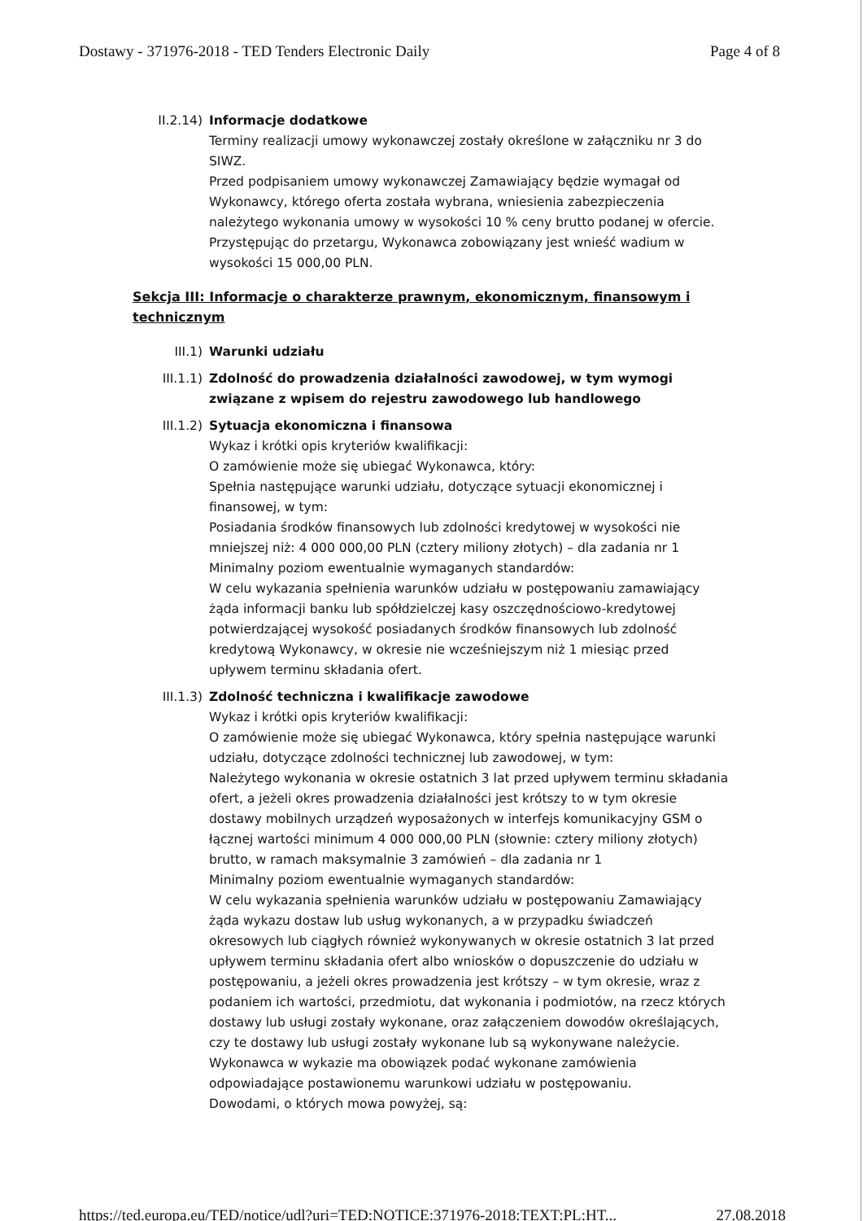Dostawy - 371976-2018 - TED Tenders Electronic Daily Page 4 of 8
II.2.14) Informacje dodatkowe
Terminy realizacji umowy wykonawczej zostały określone w załączniku nr 3 do SIWZ.
Przed podpisaniem umowy wykonawczej Zamawiający będzie wymagał od Wykonawcy, którego oferta została wybrana, wniesienia zabezpieczenia należytego wykonania umowy w wysokości 10 % ceny brutto podanej w ofercie. Przystępując do przetargu, Wykonawca zobowiązany jest wnieść wadium w wysokości 15 000,00 PLN.
Sekcja III: Informacje o charakterze prawnym, ekonomicznym, finansowym i technicznym
III.1) Warunki udziału
III.1.1) Zdolność do prowadzenia działalności zawodowej, w tym wymogi związane z wpisem do rejestru zawodowego lub handlowego
III.1.2) Sytuacja ekonomiczna i finansowa
Wykaz i krótki opis kryteriów kwalifikacji:
O zamówienie może się ubiegać Wykonawca, który:
Spełnia następujące warunki udziału, dotyczące sytuacji ekonomicznej i finansowej, w tym:
Posiadania środków finansowych lub zdolności kredytowej w wysokości nie mniejszej niż: 4 000 000,00 PLN (cztery miliony złotych) – dla zadania nr 1
Minimalny poziom ewentualnie wymaganych standardów:
W celu wykazania spełnienia warunków udziału w postępowaniu zamawiający żąda informacji banku lub spółdzielczej kasy oszczędnościowo-kredytowej potwierdzającej wysokość posiadanych środków finansowych lub zdolność kredytową Wykonawcy, w okresie nie wcześniejszym niż 1 miesiąc przed upływem terminu składania ofert.
III.1.3) Zdolność techniczna i kwalifikacje zawodowe
Wykaz i krótki opis kryteriów kwalifikacji:
O zamówienie może się ubiegać Wykonawca, który spełnia następujące warunki udziału, dotyczące zdolności technicznej lub zawodowej, w tym:
Należytego wykonania w okresie ostatnich 3 lat przed upływem terminu składania ofert, a jeżeli okres prowadzenia działalności jest krótszy to w tym okresie dostawy mobilnych urządzeń wyposażonych w interfejs komunikacyjny GSM o łącznej wartości minimum 4 000 000,00 PLN (słownie: cztery miliony złotych) brutto, w ramach maksymalnie 3 zamówień – dla zadania nr 1
Minimalny poziom ewentualnie wymaganych standardów:
W celu wykazania spełnienia warunków udziału w postępowaniu Zamawiający żąda wykazu dostaw lub usług wykonanych, a w przypadku świadczeń okresowych lub ciągłych również wykonywanych w okresie ostatnich 3 lat przed upływem terminu składania ofert albo wniosków o dopuszczenie do udziału w postępowaniu, a jeżeli okres prowadzenia jest krótszy – w tym okresie, wraz z podaniem ich wartości, przedmiotu, dat wykonania i podmiotów, na rzecz których dostawy lub usługi zostały wykonane, oraz załączeniem dowodów określających, czy te dostawy lub usługi zostały wykonane lub są wykonywane należycie.
Wykonawca w wykazie ma obowiązek podać wykonane zamówienia odpowiadające postawionemu warunkowi udziału w postępowaniu.
Dowodami, o których mowa powyżej, są:
https://ted.europa.eu/TED/notice/udl?uri=TED:NOTICE:371976-2018:TEXT:PL:HT... 27.08.2018